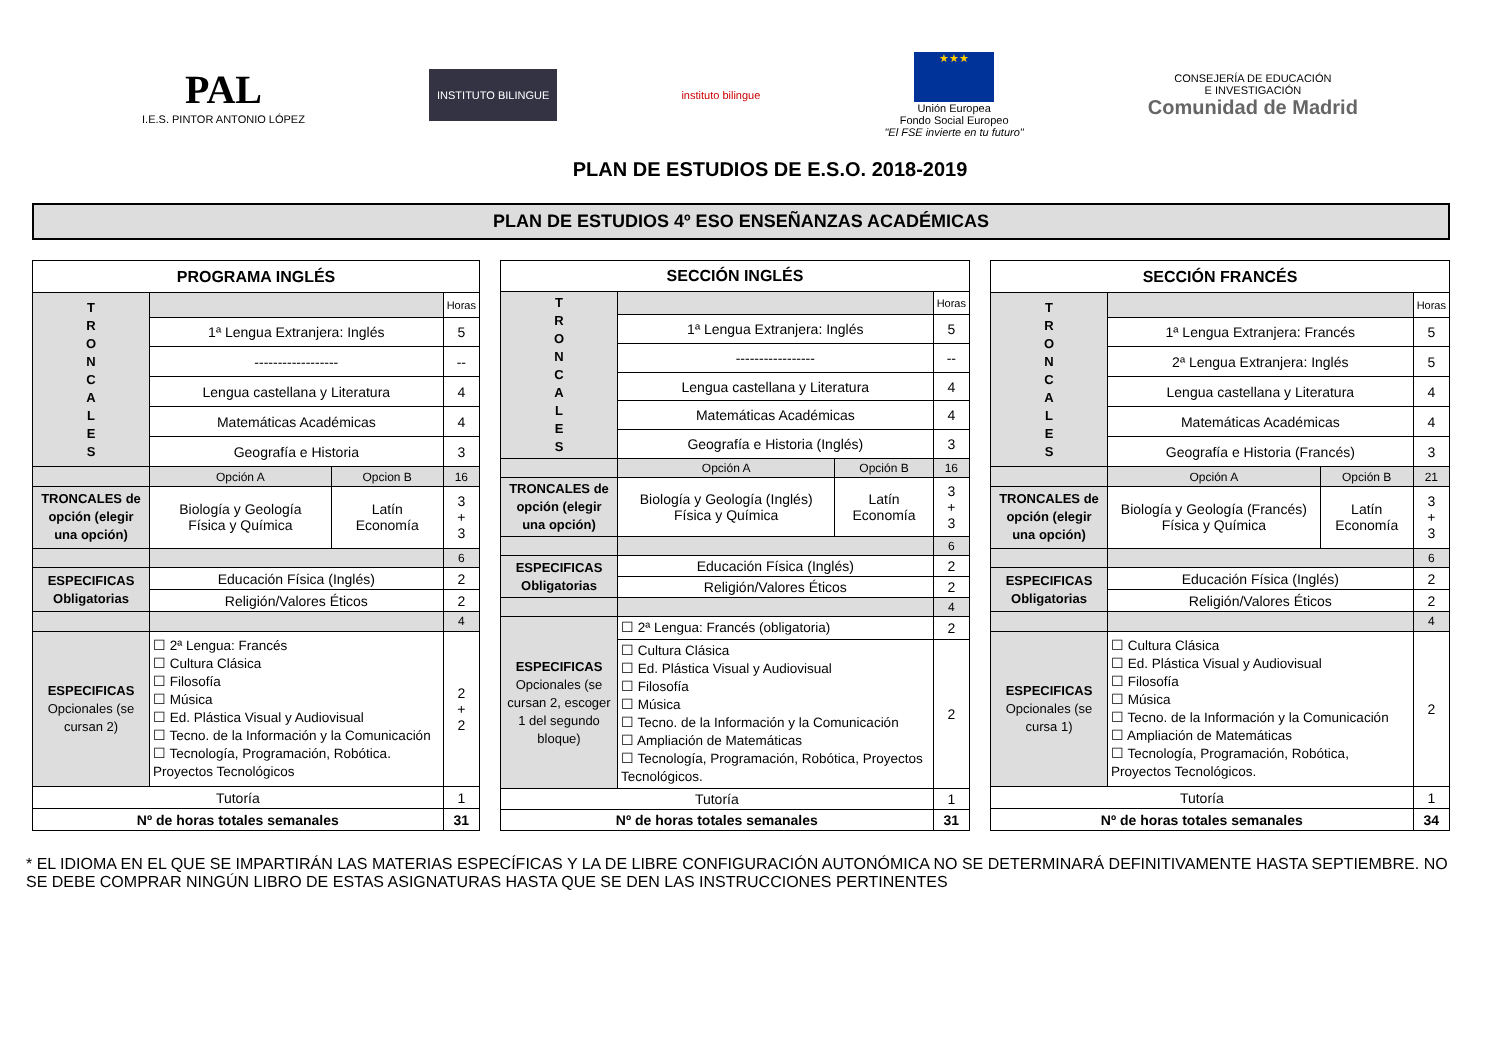PAL
I.E.S. PINTOR ANTONIO LÓPEZ
INSTITUTO BILINGUE
instituto bilingue
★★★
Unión Europea
Fondo Social Europeo
"El FSE invierte en tu futuro"
CONSEJERÍA DE EDUCACIÓN
E INVESTIGACIÓN
Comunidad de Madrid
PLAN DE ESTUDIOS DE E.S.O. 2018-2019
PLAN DE ESTUDIOS 4º ESO ENSEÑANZAS ACADÉMICAS
| PROGRAMA INGLÉS | | | |
| --- | --- | --- | --- |
| T R O N C A L E S | | | Horas |
| | 1ª Lengua Extranjera: Inglés | | 5 |
| | ------------------ | | -- |
| | Lengua castellana y Literatura | | 4 |
| | Matemáticas Académicas | | 4 |
| | Geografía e Historia | | 3 |
| | Opción A | Opcion B | 16 |
| TRONCALES de opción (elegir una opción) | Biología y Geología Física y Química | Latín Economía | 3 + 3 |
| | | | 6 |
| ESPECIFICAS Obligatorias | Educación Física (Inglés) | | 2 |
| | Religión/Valores Éticos | | 2 |
| | | | 4 |
| ESPECIFICAS Opcionales (se cursan 2) | ☐ 2ª Lengua: Francés ☐ Cultura Clásica ☐ Filosofía ☐ Música ☐ Ed. Plástica Visual y Audiovisual ☐ Tecno. de la Información y la Comunicación ☐ Tecnología, Programación, Robótica. Proyectos Tecnológicos | | 2 + 2 |
| Tutoría | | | 1 |
| Nº de horas totales semanales | | | 31 |
| SECCIÓN INGLÉS | | | |
| --- | --- | --- | --- |
| T R O N C A L E S | | | Horas |
| | 1ª Lengua Extranjera: Inglés | | 5 |
| | ----------------- | | -- |
| | Lengua castellana y Literatura | | 4 |
| | Matemáticas Académicas | | 4 |
| | Geografía e Historia (Inglés) | | 3 |
| | Opción A | Opción B | 16 |
| TRONCALES de opción (elegir una opción) | Biología y Geología (Inglés) Física y Química | Latín Economía | 3 + 3 |
| | | | 6 |
| ESPECIFICAS Obligatorias | Educación Física (Inglés) | | 2 |
| | Religión/Valores Éticos | | 2 |
| | | | 4 |
| ESPECIFICAS Opcionales (se cursan 2, escoger 1 del segundo bloque) | ☐ 2ª Lengua: Francés (obligatoria) | | 2 |
| | ☐ Cultura Clásica ☐ Ed. Plástica Visual y Audiovisual ☐ Filosofía ☐ Música ☐ Tecno. de la Información y la Comunicación ☐ Ampliación de Matemáticas ☐ Tecnología, Programación, Robótica, Proyectos Tecnológicos. | | 2 |
| Tutoría | | | 1 |
| Nº de horas totales semanales | | | 31 |
| SECCIÓN FRANCÉS | | | |
| --- | --- | --- | --- |
| T R O N C A L E S | | | Horas |
| | 1ª Lengua Extranjera: Francés | | 5 |
| | 2ª Lengua Extranjera: Inglés | | 5 |
| | Lengua castellana y Literatura | | 4 |
| | Matemáticas Académicas | | 4 |
| | Geografía e Historia (Francés) | | 3 |
| | Opción A | Opción B | 21 |
| TRONCALES de opción (elegir una opción) | Biología y Geología (Francés) Física y Química | Latín Economía | 3 + 3 |
| | | | 6 |
| ESPECIFICAS Obligatorias | Educación Física (Inglés) | | 2 |
| | Religión/Valores Éticos | | 2 |
| | | | 4 |
| ESPECIFICAS Opcionales (se cursa 1) | ☐ Cultura Clásica ☐ Ed. Plástica Visual y Audiovisual ☐ Filosofía ☐ Música ☐ Tecno. de la Información y la Comunicación ☐ Ampliación de Matemáticas ☐ Tecnología, Programación, Robótica, Proyectos Tecnológicos. | | 2 |
| Tutoría | | | 1 |
| Nº de horas totales semanales | | | 34 |
* EL IDIOMA EN EL QUE SE IMPARTIRÁN LAS MATERIAS ESPECÍFICAS Y LA DE LIBRE CONFIGURACIÓN AUTONÓMICA NO SE DETERMINARÁ DEFINITIVAMENTE HASTA SEPTIEMBRE. NO SE DEBE COMPRAR NINGÚN LIBRO DE ESTAS ASIGNATURAS HASTA QUE SE DEN LAS INSTRUCCIONES PERTINENTES